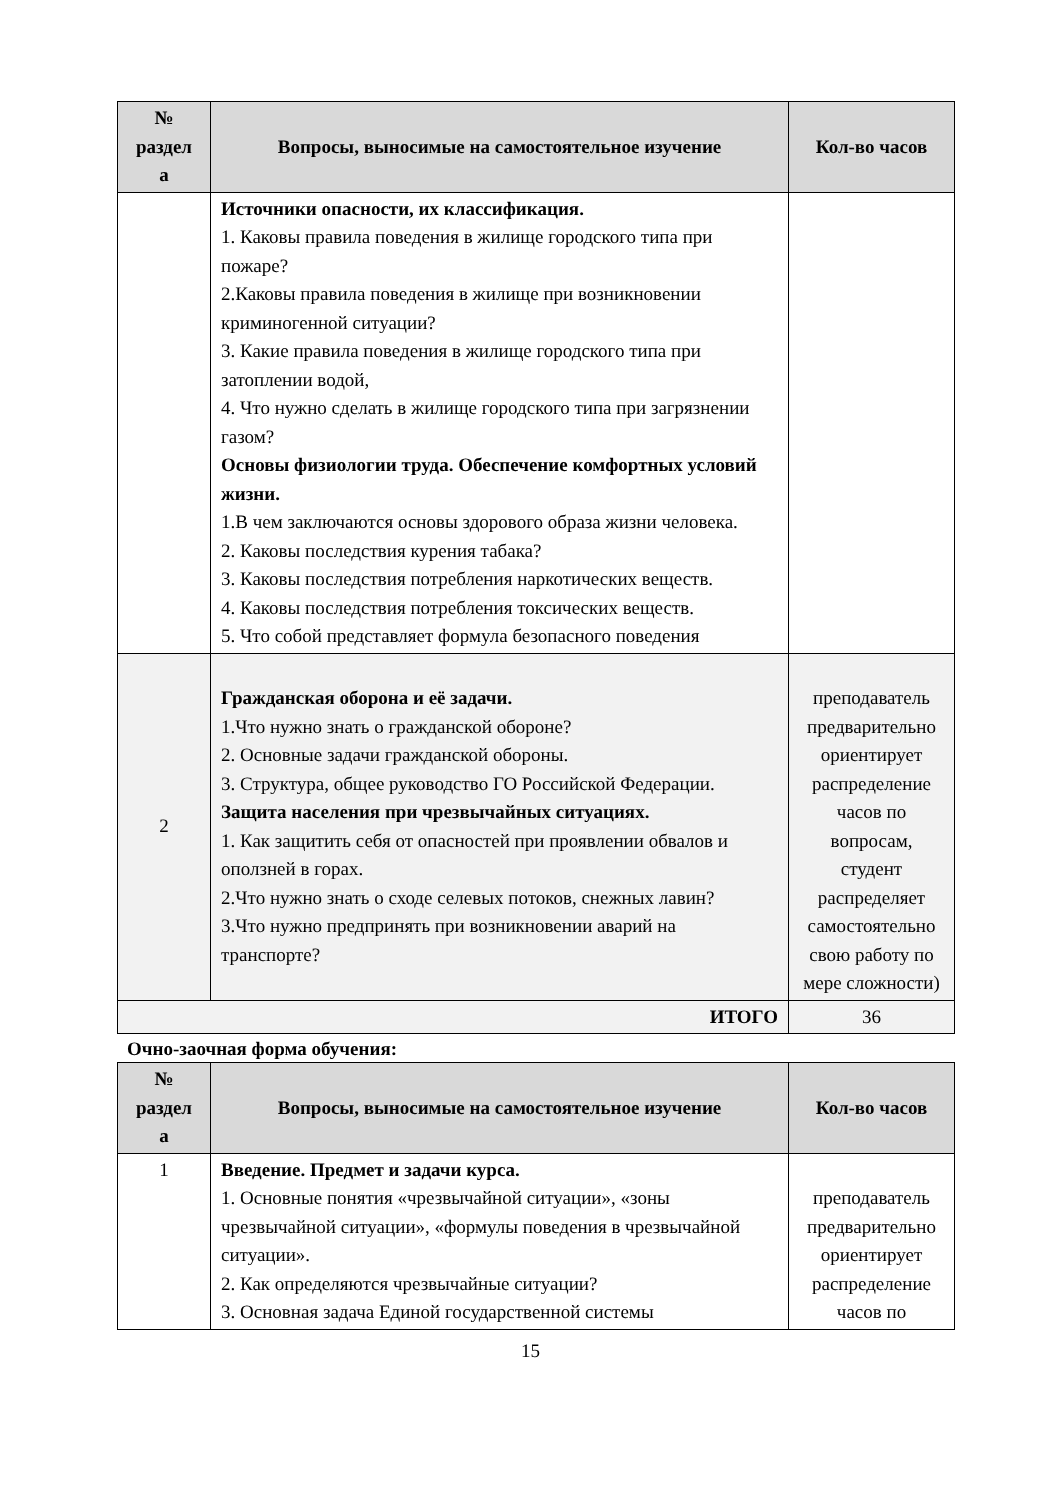| № раздел а | Вопросы, выносимые на самостоятельное изучение | Кол-во часов |
| --- | --- | --- |
| | Источники опасности, их классификация. 1. Каковы правила поведения в жилище городского типа при пожаре? 2.Каковы правила поведения в жилище при возникновении криминогенной ситуации? 3. Какие правила поведения в жилище городского типа при затоплении водой, 4. Что нужно сделать в жилище городского типа при загрязнении газом? Основы физиологии труда. Обеспечение комфортных условий жизни. 1.В чем заключаются основы здорового образа жизни человека. 2. Каковы последствия курения табака? 3. Каковы последствия потребления наркотических веществ. 4. Каковы последствия потребления токсических веществ. 5. Что собой представляет формула безопасного поведения | |
| 2 | Гражданская оборона и её задачи. 1.Что нужно знать о гражданской обороне? 2. Основные задачи гражданской обороны. 3. Структура, общее руководство ГО Российской Федерации. Защита населения при чрезвычайных ситуациях. 1. Как защитить себя от опасностей при проявлении обвалов и оползней в горах. 2.Что нужно знать о сходе селевых потоков, снежных лавин? 3.Что нужно предпринять при возникновении аварий на транспорте? | преподаватель предварительно ориентирует распределение часов по вопросам, студент распределяет самостоятельно свою работу по мере сложности) |
| ИТОГО | | 36 |
Очно-заочная форма обучения:
| № раздел а | Вопросы, выносимые на самостоятельное изучение | Кол-во часов |
| --- | --- | --- |
| 1 | Введение. Предмет и задачи курса. 1. Основные понятия «чрезвычайной ситуации», «зоны чрезвычайной ситуации», «формулы поведения в чрезвычайной ситуации». 2. Как определяются чрезвычайные ситуации? 3. Основная задача Единой государственной системы | преподаватель предварительно ориентирует распределение часов по |
15